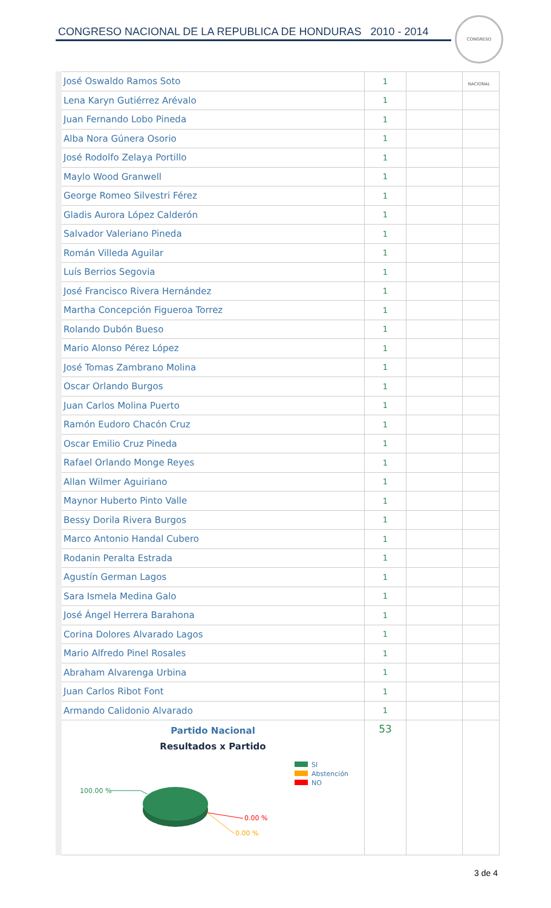CONGRESO NACIONAL DE LA REPUBLICA DE HONDURAS 2010 - 2014
CONGRESO NACIONAL
| José Oswaldo Ramos Soto | 1 | | |
| Lena Karyn Gutiérrez Arévalo | 1 | | |
| Juan Fernando Lobo Pineda | 1 | | |
| Alba Nora Gúnera Osorio | 1 | | |
| José Rodolfo Zelaya Portillo | 1 | | |
| Maylo Wood Granwell | 1 | | |
| George Romeo Silvestri Férez | 1 | | |
| Gladis Aurora López Calderón | 1 | | |
| Salvador Valeriano Pineda | 1 | | |
| Román Villeda Aguilar | 1 | | |
| Luís Berrios Segovia | 1 | | |
| José Francisco Rivera Hernández | 1 | | |
| Martha Concepción Figueroa Torrez | 1 | | |
| Rolando Dubón Bueso | 1 | | |
| Mario Alonso Pérez López | 1 | | |
| José Tomas Zambrano Molina | 1 | | |
| Oscar Orlando Burgos | 1 | | |
| Juan Carlos Molina Puerto | 1 | | |
| Ramón Eudoro Chacón Cruz | 1 | | |
| Oscar Emilio Cruz Pineda | 1 | | |
| Rafael Orlando Monge Reyes | 1 | | |
| Allan Wilmer Aguiriano | 1 | | |
| Maynor Huberto Pinto Valle | 1 | | |
| Bessy Dorila Rivera Burgos | 1 | | |
| Marco Antonio Handal Cubero | 1 | | |
| Rodanin Peralta Estrada | 1 | | |
| Agustín German Lagos | 1 | | |
| Sara Ismela Medina Galo | 1 | | |
| José Ángel Herrera Barahona | 1 | | |
| Corina Dolores Alvarado Lagos | 1 | | |
| Mario Alfredo Pinel Rosales | 1 | | |
| Abraham Alvarenga Urbina | 1 | | |
| Juan Carlos Ribot Font | 1 | | |
| Armando Calidonio Alvarado | 1 | | |
| Partido Nacional Resultados x Partido SI Abstención NO 100.00 % 0.00 % 0.00 % | 53 | | |
3 de 4